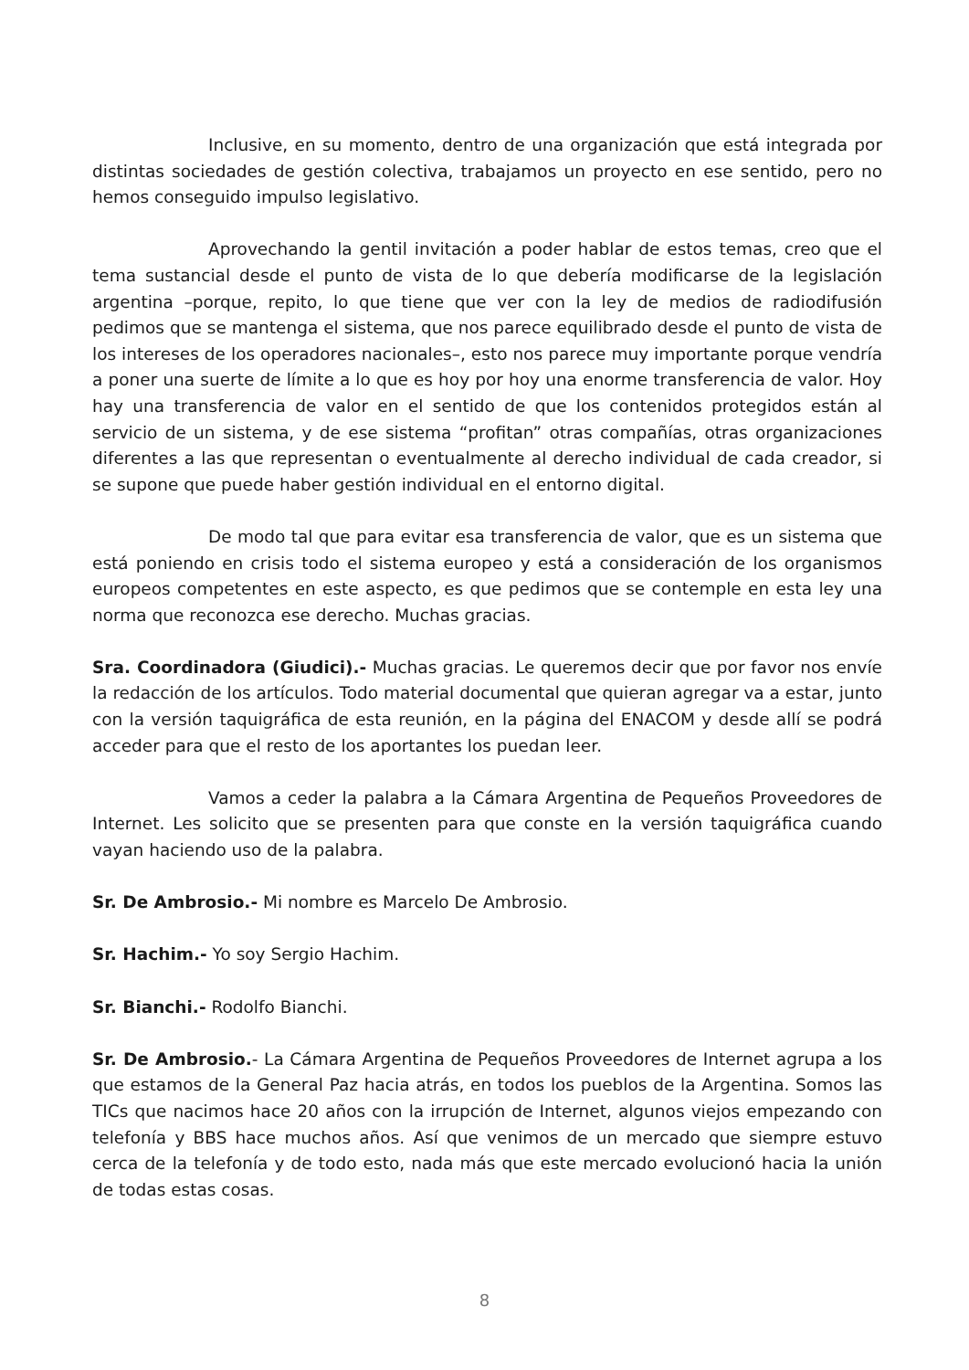Inclusive, en su momento, dentro de una organización que está integrada por distintas sociedades de gestión colectiva, trabajamos un proyecto en ese sentido, pero no hemos conseguido impulso legislativo.
Aprovechando la gentil invitación a poder hablar de estos temas, creo que el tema sustancial desde el punto de vista de lo que debería modificarse de la legislación argentina –porque, repito, lo que tiene que ver con la ley de medios de radiodifusión pedimos que se mantenga el sistema, que nos parece equilibrado desde el punto de vista de los intereses de los operadores nacionales–, esto nos parece muy importante porque vendría a poner una suerte de límite a lo que es hoy por hoy una enorme transferencia de valor. Hoy hay una transferencia de valor en el sentido de que los contenidos protegidos están al servicio de un sistema, y de ese sistema “profitan” otras compañías, otras organizaciones diferentes a las que representan o eventualmente al derecho individual de cada creador, si se supone que puede haber gestión individual en el entorno digital.
De modo tal que para evitar esa transferencia de valor, que es un sistema que está poniendo en crisis todo el sistema europeo y está a consideración de los organismos europeos competentes en este aspecto, es que pedimos que se contemple en esta ley una norma que reconozca ese derecho. Muchas gracias.
Sra. Coordinadora (Giudici).- Muchas gracias. Le queremos decir que por favor nos envíe la redacción de los artículos. Todo material documental que quieran agregar va a estar, junto con la versión taquigráfica de esta reunión, en la página del ENACOM y desde allí se podrá acceder para que el resto de los aportantes los puedan leer.
Vamos a ceder la palabra a la Cámara Argentina de Pequeños Proveedores de Internet. Les solicito que se presenten para que conste en la versión taquigráfica cuando vayan haciendo uso de la palabra.
Sr. De Ambrosio.- Mi nombre es Marcelo De Ambrosio.
Sr. Hachim.- Yo soy Sergio Hachim.
Sr. Bianchi.- Rodolfo Bianchi.
Sr. De Ambrosio.- La Cámara Argentina de Pequeños Proveedores de Internet agrupa a los que estamos de la General Paz hacia atrás, en todos los pueblos de la Argentina. Somos las TICs que nacimos hace 20 años con la irrupción de Internet, algunos viejos empezando con telefonía y BBS hace muchos años. Así que venimos de un mercado que siempre estuvo cerca de la telefonía y de todo esto, nada más que este mercado evolucionó hacia la unión de todas estas cosas.
8